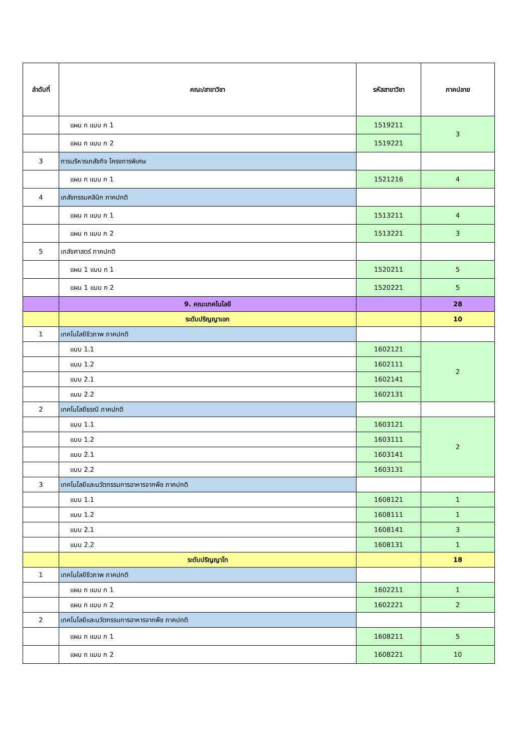| ลำดับที่ | คณะ/สาขาวิชา | รหัสสาขาวิชา | ภาคปลาย |
| --- | --- | --- | --- |
| | แผน ก แบบ ก 1 | 1519211 | 3 |
| | แผน ก แบบ ก 2 | 1519221 | |
| 3 | การบริหารเภสัชกิจ โครงการพิเศษ | | |
| | แผน ก แบบ ก 1 | 1521216 | 4 |
| 4 | เภสัชกรรมคลินิก ภาคปกติ | | |
| | แผน ก แบบ ก 1 | 1513211 | 4 |
| | แผน ก แบบ ก 2 | 1513221 | 3 |
| 5 | เภสัชศาสตร์ ภาคปกติ | | |
| | แผน 1 แบบ ก 1 | 1520211 | 5 |
| | แผน 1 แบบ ก 2 | 1520221 | 5 |
| | 9. คณะเทคโนโลยี | | 28 |
| | ระดับปริญญาเอก | | 10 |
| 1 | เทคโนโลยีชีวภาพ ภาคปกติ | | |
| | แบบ 1.1 | 1602121 | 2 |
| | แบบ 1.2 | 1602111 | |
| | แบบ 2.1 | 1602141 | |
| | แบบ 2.2 | 1602131 | |
| 2 | เทคโนโลยีธรณี ภาคปกติ | | |
| | แบบ 1.1 | 1603121 | 2 |
| | แบบ 1.2 | 1603111 | |
| | แบบ 2.1 | 1603141 | |
| | แบบ 2.2 | 1603131 | |
| 3 | เทคโนโลยีและนวัตกรรมการอาหารจากพืช ภาคปกติ | | |
| | แบบ 1.1 | 1608121 | 1 |
| | แบบ 1.2 | 1608111 | 1 |
| | แบบ 2.1 | 1608141 | 3 |
| | แบบ 2.2 | 1608131 | 1 |
| | ระดับปริญญาโท | | 18 |
| 1 | เทคโนโลยีชีวภาพ ภาคปกติ | | |
| | แผน ก แบบ ก 1 | 1602211 | 1 |
| | แผน ก แบบ ก 2 | 1602221 | 2 |
| 2 | เทคโนโลยีและนวัตกรรมการอาหารจากพืช ภาคปกติ | | |
| | แผน ก แบบ ก 1 | 1608211 | 5 |
| | แผน ก แบบ ก 2 | 1608221 | 10 |